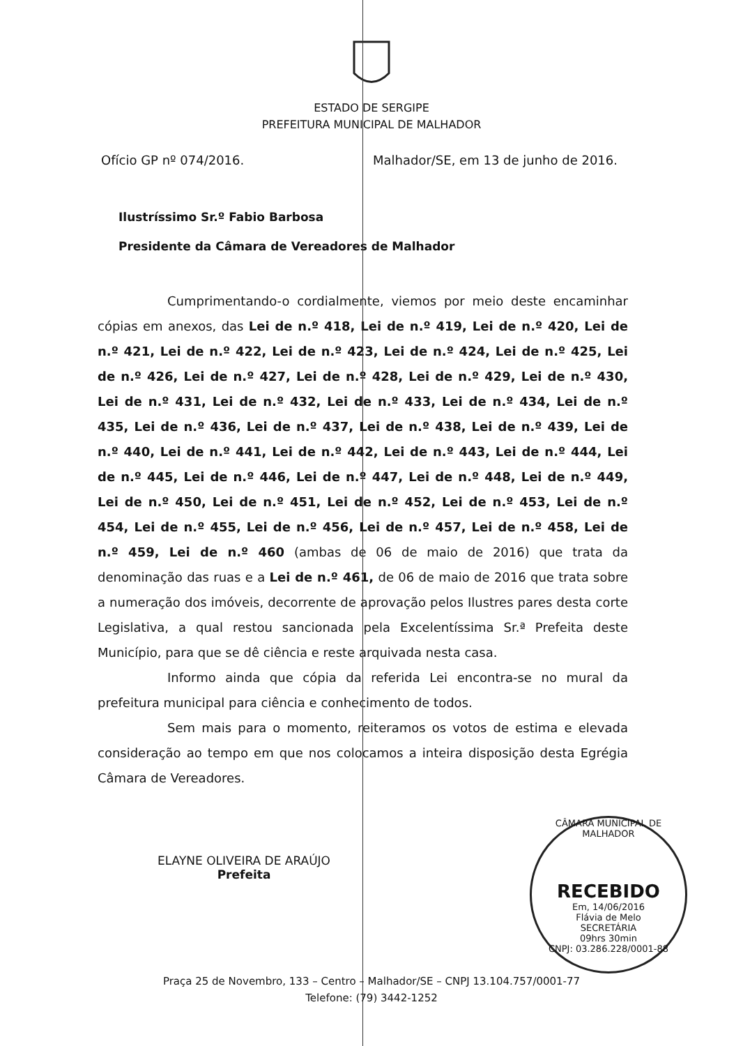ESTADO DE SERGIPE
PREFEITURA MUNICIPAL DE MALHADOR
Ofício GP nº 074/2016. Malhador/SE, em 13 de junho de 2016.
Ilustríssimo Sr.º Fabio Barbosa
Presidente da Câmara de Vereadores de Malhador
Cumprimentando-o cordialmente, viemos por meio deste encaminhar cópias em anexos, das Lei de n.º 418, Lei de n.º 419, Lei de n.º 420, Lei de n.º 421, Lei de n.º 422, Lei de n.º 423, Lei de n.º 424, Lei de n.º 425, Lei de n.º 426, Lei de n.º 427, Lei de n.º 428, Lei de n.º 429, Lei de n.º 430, Lei de n.º 431, Lei de n.º 432, Lei de n.º 433, Lei de n.º 434, Lei de n.º 435, Lei de n.º 436, Lei de n.º 437, Lei de n.º 438, Lei de n.º 439, Lei de n.º 440, Lei de n.º 441, Lei de n.º 442, Lei de n.º 443, Lei de n.º 444, Lei de n.º 445, Lei de n.º 446, Lei de n.º 447, Lei de n.º 448, Lei de n.º 449, Lei de n.º 450, Lei de n.º 451, Lei de n.º 452, Lei de n.º 453, Lei de n.º 454, Lei de n.º 455, Lei de n.º 456, Lei de n.º 457, Lei de n.º 458, Lei de n.º 459, Lei de n.º 460 (ambas de 06 de maio de 2016) que trata da denominação das ruas e a Lei de n.º 461, de 06 de maio de 2016 que trata sobre a numeração dos imóveis, decorrente de aprovação pelos Ilustres pares desta corte Legislativa, a qual restou sancionada pela Excelentíssima Sr.ª Prefeita deste Município, para que se dê ciência e reste arquivada nesta casa.
Informo ainda que cópia da referida Lei encontra-se no mural da prefeitura municipal para ciência e conhecimento de todos.
Sem mais para o momento, reiteramos os votos de estima e elevada consideração ao tempo em que nos colocamos a inteira disposição desta Egrégia Câmara de Vereadores.
ELAYNE OLIVEIRA DE ARAÚJO
Prefeita
CÂMARA MUNICIPAL DE MALHADOR
RECEBIDO
Em, 14/06/2016
Flávia de Melo
SECRETÁRIA
09hrs 30min
CNPJ: 03.286.228/0001-88
Praça 25 de Novembro, 133 – Centro – Malhador/SE – CNPJ 13.104.757/0001-77
Telefone: (79) 3442-1252